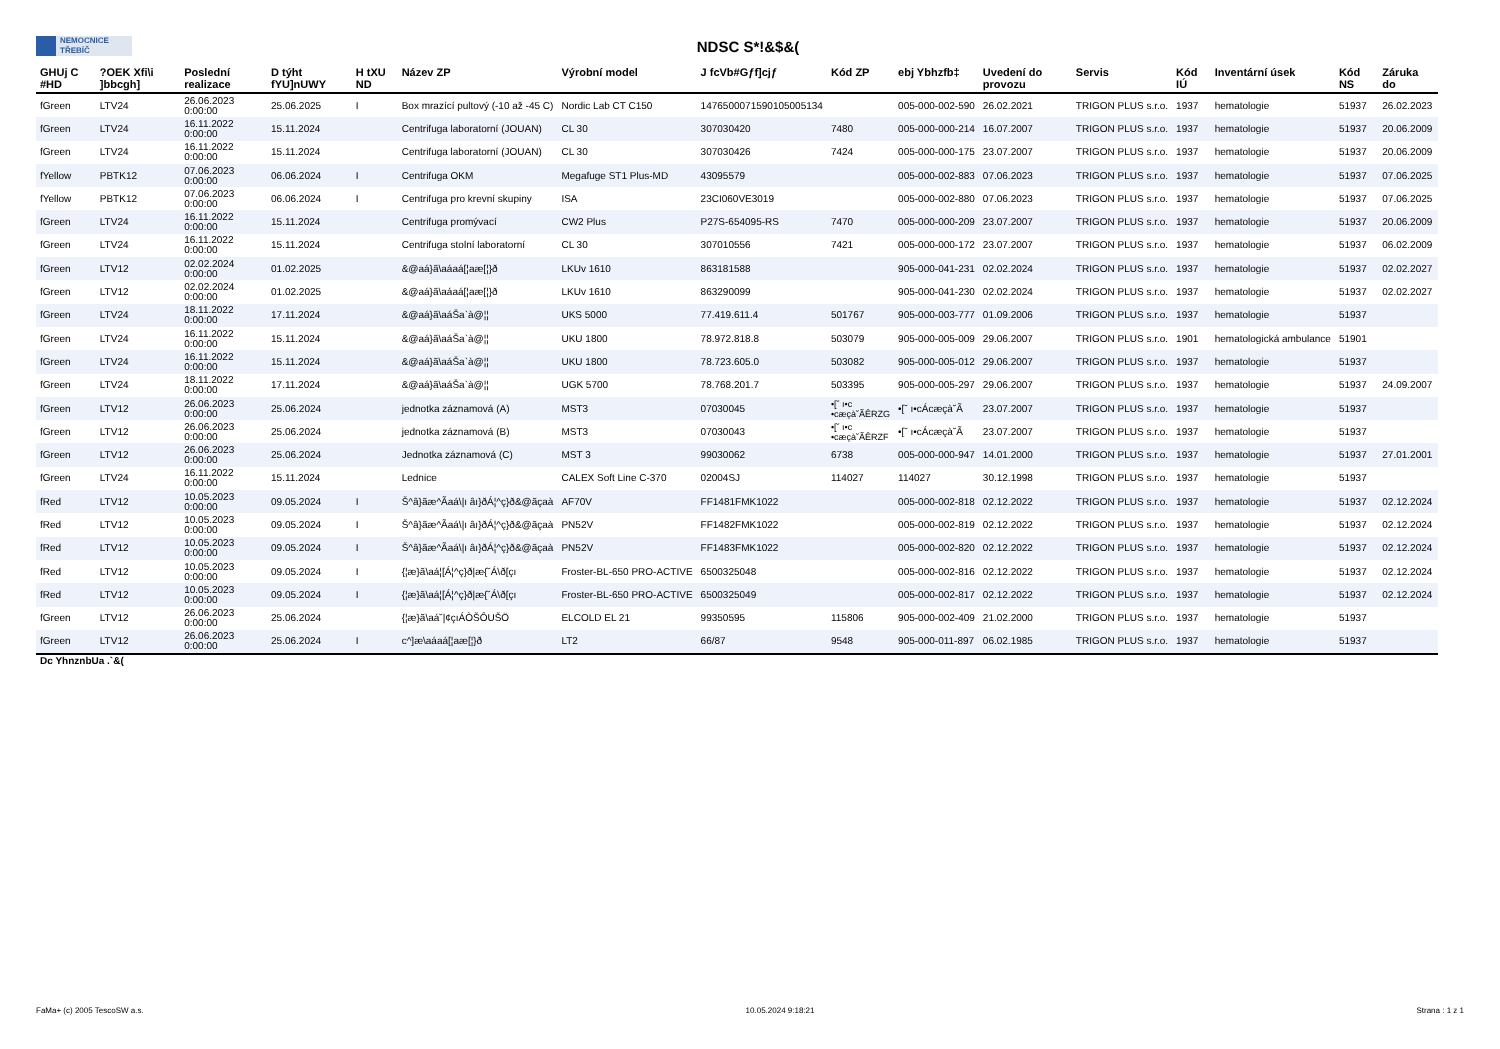NEMOCNICE
TŘEBÍČ
NDSC S*!&$&(
| GHUj C #HD | ?OEK Xfi\i ]bbcgh] | Poslední realizace | D týht fYU]nUWY | H tXU ND | Název ZP | Výrobní model | J fcVb#Gƒf]cjƒ | Kód ZP | ebj Ybhzfb‡ | Uvedení do provozu | Servis | Kód IÚ | Inventární úsek | Kód NS | Záruka do |
| --- | --- | --- | --- | --- | --- | --- | --- | --- | --- | --- | --- | --- | --- | --- | --- |
| fGreen | LTV24 | 26.06.2023 0:00:00 | 25.06.2025 | I | Box mrazící pultový (-10 až -45 C) | Nordic Lab CT C150 | 1476500071590105005134 | | 005-000-002-590 | 26.02.2021 | TRIGON PLUS s.r.o. | 1937 | hematologie | 51937 | 26.02.2023 |
| fGreen | LTV24 | 16.11.2022 0:00:00 | 15.11.2024 | | Centrifuga laboratorní (JOUAN) | CL 30 | 307030420 | 7480 | 005-000-000-214 | 16.07.2007 | TRIGON PLUS s.r.o. | 1937 | hematologie | 51937 | 20.06.2009 |
| fGreen | LTV24 | 16.11.2022 0:00:00 | 15.11.2024 | | Centrifuga laboratorní (JOUAN) | CL 30 | 307030426 | 7424 | 005-000-000-175 | 23.07.2007 | TRIGON PLUS s.r.o. | 1937 | hematologie | 51937 | 20.06.2009 |
| fYellow | PBTK12 | 07.06.2023 0:00:00 | 06.06.2024 | I | Centrifuga OKM | Megafuge ST1 Plus-MD | 43095579 | | 005-000-002-883 | 07.06.2023 | TRIGON PLUS s.r.o. | 1937 | hematologie | 51937 | 07.06.2025 |
| fYellow | PBTK12 | 07.06.2023 0:00:00 | 06.06.2024 | I | Centrifuga pro krevní skupiny | ISA | 23CI060VE3019 | | 005-000-002-880 | 07.06.2023 | TRIGON PLUS s.r.o. | 1937 | hematologie | 51937 | 07.06.2025 |
| fGreen | LTV24 | 16.11.2022 0:00:00 | 15.11.2024 | | Centrifuga promývací | CW2 Plus | P27S-654095-RS | 7470 | 005-000-000-209 | 23.07.2007 | TRIGON PLUS s.r.o. | 1937 | hematologie | 51937 | 20.06.2009 |
| fGreen | LTV24 | 16.11.2022 0:00:00 | 15.11.2024 | | Centrifuga stolní laboratorní | CL 30 | 307010556 | 7421 | 005-000-000-172 | 23.07.2007 | TRIGON PLUS s.r.o. | 1937 | hematologie | 51937 | 06.02.2009 |
| fGreen | LTV12 | 02.02.2024 0:00:00 | 01.02.2025 | | &@aá}ã\aáaá[¦aæ[¦}ð | LKUv 1610 | 863181588 | | 905-000-041-231 | 02.02.2024 | TRIGON PLUS s.r.o. | 1937 | hematologie | 51937 | 02.02.2027 |
| fGreen | LTV12 | 02.02.2024 0:00:00 | 01.02.2025 | | &@aá}ã\aáaá[¦aæ[¦}ð | LKUv 1610 | 863290099 | | 905-000-041-230 | 02.02.2024 | TRIGON PLUS s.r.o. | 1937 | hematologie | 51937 | 02.02.2027 |
| fGreen | LTV24 | 18.11.2022 0:00:00 | 17.11.2024 | | &@aá}ã\aáŠa`à@¦¦ | UKS 5000 | 77.419.611.4 | 501767 | 905-000-003-777 | 01.09.2006 | TRIGON PLUS s.r.o. | 1937 | hematologie | 51937 | |
| fGreen | LTV24 | 16.11.2022 0:00:00 | 15.11.2024 | | &@aá}ã\aáŠa`à@¦¦ | UKU 1800 | 78.972.818.8 | 503079 | 905-000-005-009 | 29.06.2007 | TRIGON PLUS s.r.o. | 1901 | hematologická ambulance | 51901 | |
| fGreen | LTV24 | 16.11.2022 0:00:00 | 15.11.2024 | | &@aá}ã\aáŠa`à@¦¦ | UKU 1800 | 78.723.605.0 | 503082 | 905-000-005-012 | 29.06.2007 | TRIGON PLUS s.r.o. | 1937 | hematologie | 51937 | |
| fGreen | LTV24 | 18.11.2022 0:00:00 | 17.11.2024 | | &@aá}ã\aáŠa`à@¦¦ | UGK 5700 | 78.768.201.7 | 503395 | 905-000-005-297 | 29.06.2007 | TRIGON PLUS s.r.o. | 1937 | hematologie | 51937 | 24.09.2007 |
| fGreen | LTV12 | 26.06.2023 0:00:00 | 25.06.2024 | | jednotka záznamová (A) | MST3 | 07030045 | •[˘ ı•c •cæçà˘ÃÊRZG | •[˘ ı•cÁcæçà˘Ã | 23.07.2007 | TRIGON PLUS s.r.o. | 1937 | hematologie | 51937 | |
| fGreen | LTV12 | 26.06.2023 0:00:00 | 25.06.2024 | | jednotka záznamová (B) | MST3 | 07030043 | •[˘ ı•c •cæçà˘ÃÊRZF | •[˘ ı•cÁcæçà˘Ã | 23.07.2007 | TRIGON PLUS s.r.o. | 1937 | hematologie | 51937 | |
| fGreen | LTV12 | 26.06.2023 0:00:00 | 25.06.2024 | | Jednotka záznamová (C) | MST 3 | 99030062 | 6738 | 005-000-000-947 | 14.01.2000 | TRIGON PLUS s.r.o. | 1937 | hematologie | 51937 | 27.01.2001 |
| fGreen | LTV24 | 16.11.2022 0:00:00 | 15.11.2024 | | Lednice | CALEX Soft Line C-370 | 02004SJ | 114027 | 114027 | 30.12.1998 | TRIGON PLUS s.r.o. | 1937 | hematologie | 51937 | |
| fRed | LTV12 | 10.05.2023 0:00:00 | 09.05.2024 | I | Š^â}ãæ^Ãaá\/ı âı}ðÁ¦^ç}ð&@ãçaà | AF70V | FF1481FMK1022 | | 005-000-002-818 | 02.12.2022 | TRIGON PLUS s.r.o. | 1937 | hematologie | 51937 | 02.12.2024 |
| fRed | LTV12 | 10.05.2023 0:00:00 | 09.05.2024 | I | Š^â}ãæ^Ãaá\/ı âı}ðÁ¦^ç}ð&@ãçaà | PN52V | FF1482FMK1022 | | 005-000-002-819 | 02.12.2022 | TRIGON PLUS s.r.o. | 1937 | hematologie | 51937 | 02.12.2024 |
| fRed | LTV12 | 10.05.2023 0:00:00 | 09.05.2024 | I | Š^â}ãæ^Ãaá\/ı âı}ðÁ¦^ç}ð&@ãçaà | PN52V | FF1483FMK1022 | | 005-000-002-820 | 02.12.2022 | TRIGON PLUS s.r.o. | 1937 | hematologie | 51937 | 02.12.2024 |
| fRed | LTV12 | 10.05.2023 0:00:00 | 09.05.2024 | I | {¦æ}ã\aá¦[Á¦^ç}ð/æ{˘Á\ð[çı | Froster-BL-650 PRO-ACTIVE | 6500325048 | | 005-000-002-816 | 02.12.2022 | TRIGON PLUS s.r.o. | 1937 | hematologie | 51937 | 02.12.2024 |
| fRed | LTV12 | 10.05.2023 0:00:00 | 09.05.2024 | I | {¦æ}ã\aá¦[Á¦^ç}ð/æ{˘Á\ð[çı | Froster-BL-650 PRO-ACTIVE | 6500325049 | | 005-000-002-817 | 02.12.2022 | TRIGON PLUS s.r.o. | 1937 | hematologie | 51937 | 02.12.2024 |
| fGreen | LTV12 | 26.06.2023 0:00:00 | 25.06.2024 | | {¦æ}ã\aá˘/¢çıÁÒŠÔUŠÖ | ELCOLD EL 21 | 99350595 | 115806 | 905-000-002-409 | 21.02.2000 | TRIGON PLUS s.r.o. | 1937 | hematologie | 51937 | |
| fGreen | LTV12 | 26.06.2023 0:00:00 | 25.06.2024 | I | c^]æ\aáaá[¦aæ[¦}ð | LT2 | 66/87 | 9548 | 905-000-011-897 | 06.02.1985 | TRIGON PLUS s.r.o. | 1937 | hematologie | 51937 | |
Dc YhnznbUa .`&(
FaMa+ (c) 2005 TescoSW a.s. 10.05.2024 9:18:21 Strana : 1 z 1